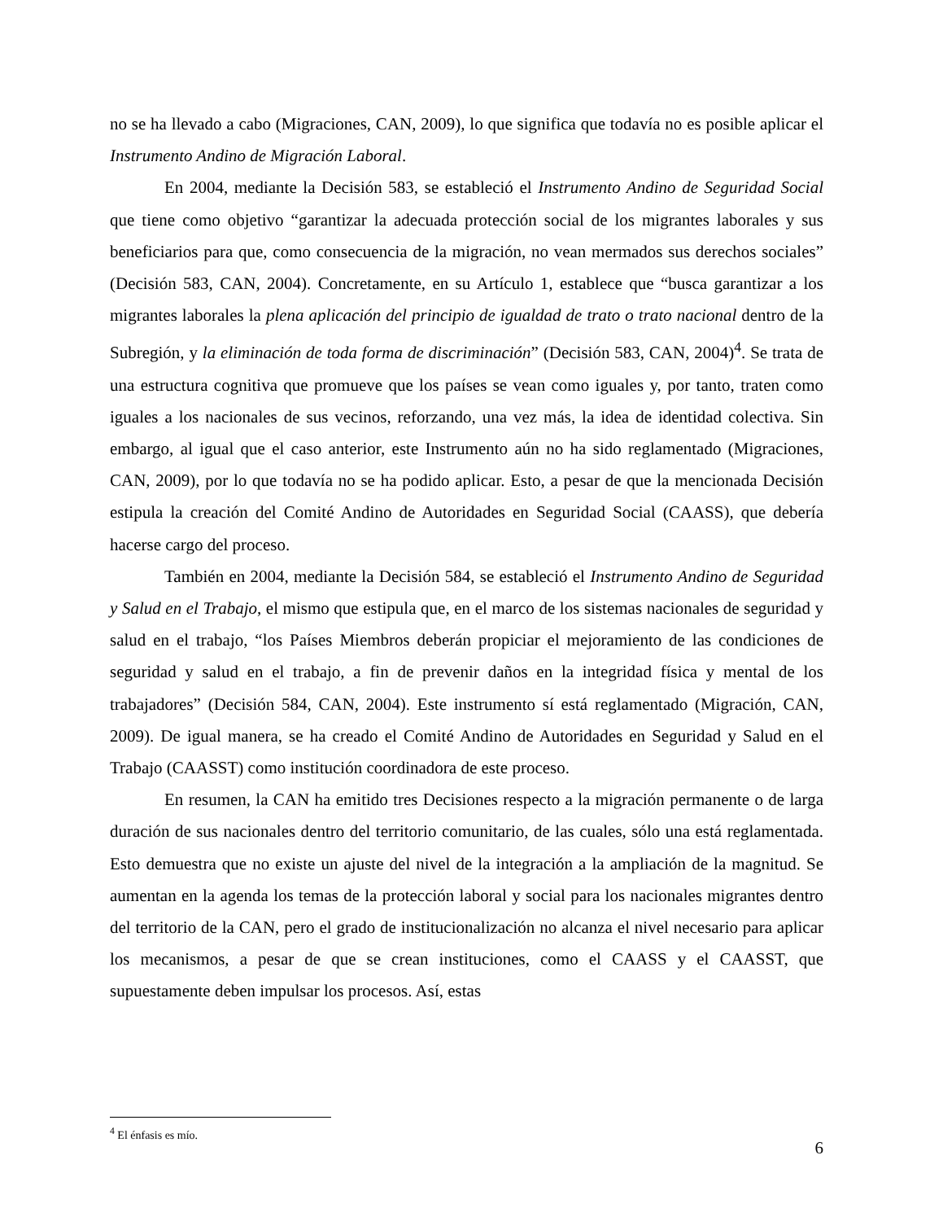no se ha llevado a cabo (Migraciones, CAN, 2009), lo que significa que todavía no es posible aplicar el Instrumento Andino de Migración Laboral.
En 2004, mediante la Decisión 583, se estableció el Instrumento Andino de Seguridad Social que tiene como objetivo “garantizar la adecuada protección social de los migrantes laborales y sus beneficiarios para que, como consecuencia de la migración, no vean mermados sus derechos sociales” (Decisión 583, CAN, 2004). Concretamente, en su Artículo 1, establece que “busca garantizar a los migrantes laborales la plena aplicación del principio de igualdad de trato o trato nacional dentro de la Subregión, y la eliminación de toda forma de discriminación” (Decisión 583, CAN, 2004)<sup>4</sup>. Se trata de una estructura cognitiva que promueve que los países se vean como iguales y, por tanto, traten como iguales a los nacionales de sus vecinos, reforzando, una vez más, la idea de identidad colectiva. Sin embargo, al igual que el caso anterior, este Instrumento aún no ha sido reglamentado (Migraciones, CAN, 2009), por lo que todavía no se ha podido aplicar. Esto, a pesar de que la mencionada Decisión estipula la creación del Comité Andino de Autoridades en Seguridad Social (CAASS), que debería hacerse cargo del proceso.
También en 2004, mediante la Decisión 584, se estableció el Instrumento Andino de Seguridad y Salud en el Trabajo, el mismo que estipula que, en el marco de los sistemas nacionales de seguridad y salud en el trabajo, “los Países Miembros deberán propiciar el mejoramiento de las condiciones de seguridad y salud en el trabajo, a fin de prevenir daños en la integridad física y mental de los trabajadores” (Decisión 584, CAN, 2004). Este instrumento sí está reglamentado (Migración, CAN, 2009). De igual manera, se ha creado el Comité Andino de Autoridades en Seguridad y Salud en el Trabajo (CAASST) como institución coordinadora de este proceso.
En resumen, la CAN ha emitido tres Decisiones respecto a la migración permanente o de larga duración de sus nacionales dentro del territorio comunitario, de las cuales, sólo una está reglamentada. Esto demuestra que no existe un ajuste del nivel de la integración a la ampliación de la magnitud. Se aumentan en la agenda los temas de la protección laboral y social para los nacionales migrantes dentro del territorio de la CAN, pero el grado de institucionalización no alcanza el nivel necesario para aplicar los mecanismos, a pesar de que se crean instituciones, como el CAASS y el CAASST, que supuestamente deben impulsar los procesos. Así, estas
<sup>4</sup> El énfasis es mío.
6